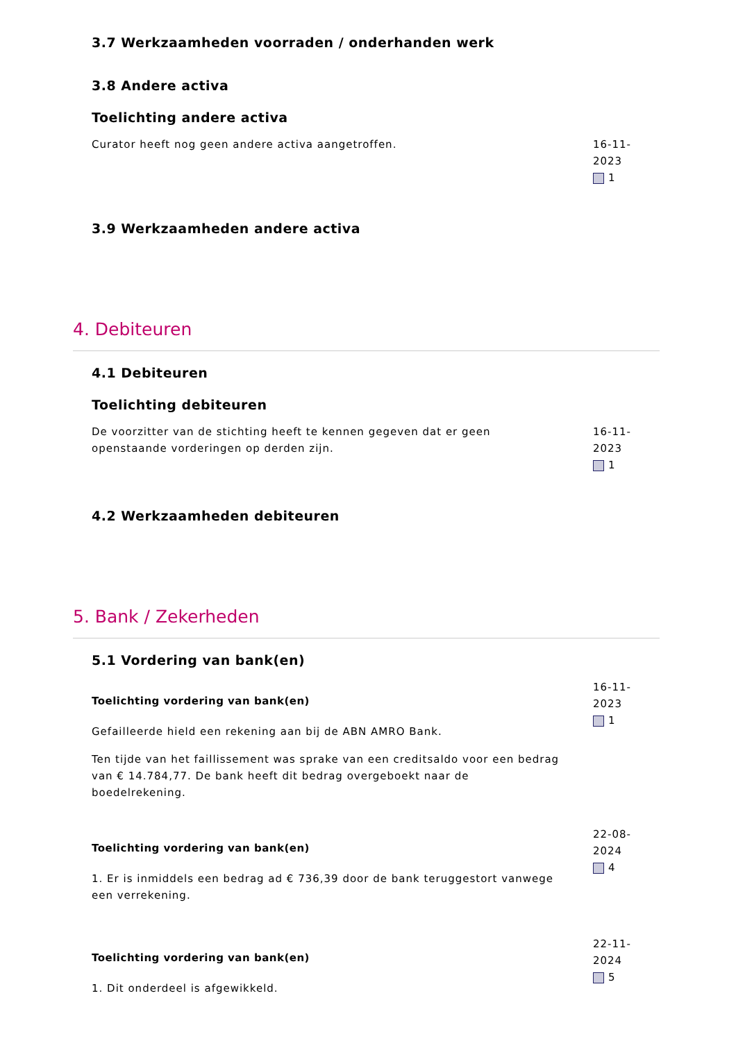3.7 Werkzaamheden voorraden / onderhanden werk
3.8 Andere activa
Toelichting andere activa
Curator heeft nog geen andere activa aangetroffen. 16-11-2023
1
3.9 Werkzaamheden andere activa
4. Debiteuren
4.1 Debiteuren
Toelichting debiteuren
De voorzitter van de stichting heeft te kennen gegeven dat er geen openstaande vorderingen op derden zijn.
16-11-2023
1
4.2 Werkzaamheden debiteuren
5. Bank / Zekerheden
5.1 Vordering van bank(en)
Toelichting vordering van bank(en)
Gefailleerde hield een rekening aan bij de ABN AMRO Bank.
Ten tijde van het faillissement was sprake van een creditsaldo voor een bedrag van € 14.784,77. De bank heeft dit bedrag overgeboekt naar de boedelrekening.
16-11-2023
1
Toelichting vordering van bank(en)
1. Er is inmiddels een bedrag ad € 736,39 door de bank teruggestort vanwege een verrekening.
22-08-2024
4
Toelichting vordering van bank(en)
1. Dit onderdeel is afgewikkeld.
22-11-2024
5